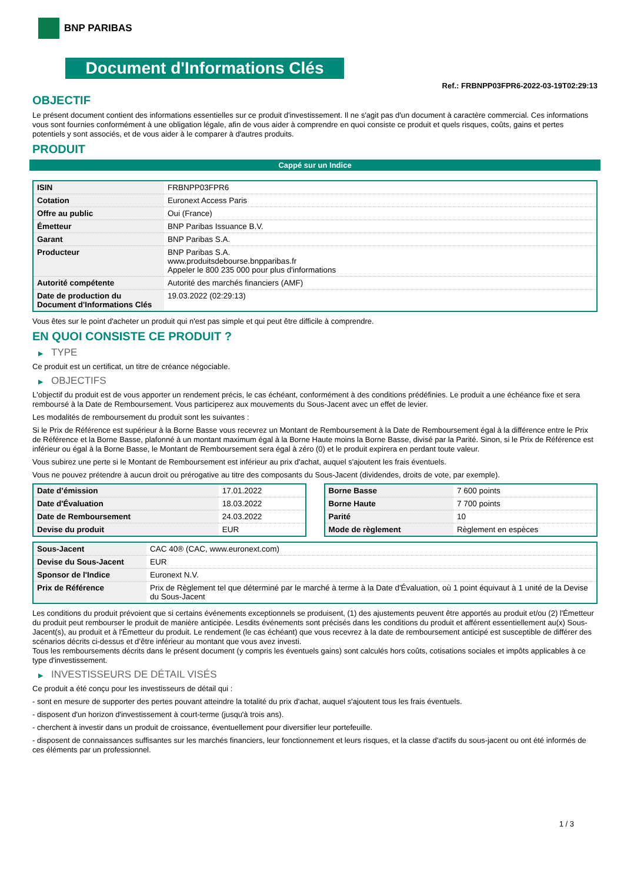BNP PARIBAS
Document d'Informations Clés
Ref.: FRBNPP03FPR6-2022-03-19T02:29:13
OBJECTIF
Le présent document contient des informations essentielles sur ce produit d'investissement. Il ne s'agit pas d'un document à caractère commercial. Ces informations vous sont fournies conformément à une obligation légale, afin de vous aider à comprendre en quoi consiste ce produit et quels risques, coûts, gains et pertes potentiels y sont associés, et de vous aider à le comparer à d'autres produits.
PRODUIT
Cappé sur un Indice
| ISIN | FRBNPP03FPR6 |
| Cotation | Euronext Access Paris |
| Offre au public | Oui (France) |
| Émetteur | BNP Paribas Issuance B.V. |
| Garant | BNP Paribas S.A. |
| Producteur | BNP Paribas S.A. www.produitsdebourse.bnpparibas.fr Appeler le 800 235 000 pour plus d'informations |
| Autorité compétente | Autorité des marchés financiers (AMF) |
| Date de production du Document d'Informations Clés | 19.03.2022 (02:29:13) |
Vous êtes sur le point d'acheter un produit qui n'est pas simple et qui peut être difficile à comprendre.
EN QUOI CONSISTE CE PRODUIT ?
▶ TYPE
Ce produit est un certificat, un titre de créance négociable.
▶ OBJECTIFS
L'objectif du produit est de vous apporter un rendement précis, le cas échéant, conformément à des conditions prédéfinies. Le produit a une échéance fixe et sera remboursé à la Date de Remboursement. Vous participerez aux mouvements du Sous-Jacent avec un effet de levier.
Les modalités de remboursement du produit sont les suivantes :
Si le Prix de Référence est supérieur à la Borne Basse vous recevrez un Montant de Remboursement à la Date de Remboursement égal à la différence entre le Prix de Référence et la Borne Basse, plafonné à un montant maximum égal à la Borne Haute moins la Borne Basse, divisé par la Parité. Sinon, si le Prix de Référence est inférieur ou égal à la Borne Basse, le Montant de Remboursement sera égal à zéro (0) et le produit expirera en perdant toute valeur.
Vous subirez une perte si le Montant de Remboursement est inférieur au prix d'achat, auquel s'ajoutent les frais éventuels.
Vous ne pouvez prétendre à aucun droit ou prérogative au titre des composants du Sous-Jacent (dividendes, droits de vote, par exemple).
| Date d’émission | 17.01.2022 |
| Date d'Évaluation | 18.03.2022 |
| Date de Remboursement | 24.03.2022 |
| Devise du produit | EUR |
| Borne Basse | 7 600 points |
| Borne Haute | 7 700 points |
| Parité | 10 |
| Mode de règlement | Règlement en espèces |
| Sous-Jacent | CAC 40® (CAC, www.euronext.com) |
| Devise du Sous-Jacent | EUR |
| Sponsor de l'Indice | Euronext N.V. |
| Prix de Référence | Prix de Règlement tel que déterminé par le marché à terme à la Date d'Évaluation, où 1 point équivaut à 1 unité de la Devise du Sous-Jacent |
Les conditions du produit prévoient que si certains événements exceptionnels se produisent, (1) des ajustements peuvent être apportés au produit et/ou (2) l'Émetteur du produit peut rembourser le produit de manière anticipée. Lesdits événements sont précisés dans les conditions du produit et afférent essentiellement au(x) Sous-Jacent(s), au produit et à l'Émetteur du produit. Le rendement (le cas échéant) que vous recevrez à la date de remboursement anticipé est susceptible de différer des scénarios décrits ci-dessus et d’être inférieur au montant que vous avez investi.
Tous les remboursements décrits dans le présent document (y compris les éventuels gains) sont calculés hors coûts, cotisations sociales et impôts applicables à ce type d'investissement.
▶ INVESTISSEURS DE DÉTAIL VISÉS
Ce produit a été conçu pour les investisseurs de détail qui :
- sont en mesure de supporter des pertes pouvant atteindre la totalité du prix d'achat, auquel s'ajoutent tous les frais éventuels.
- disposent d'un horizon d'investissement à court-terme (jusqu'à trois ans).
- cherchent à investir dans un produit de croissance, éventuellement pour diversifier leur portefeuille.
- disposent de connaissances suffisantes sur les marchés financiers, leur fonctionnement et leurs risques, et la classe d'actifs du sous-jacent ou ont été informés de ces éléments par un professionnel.
1 / 3